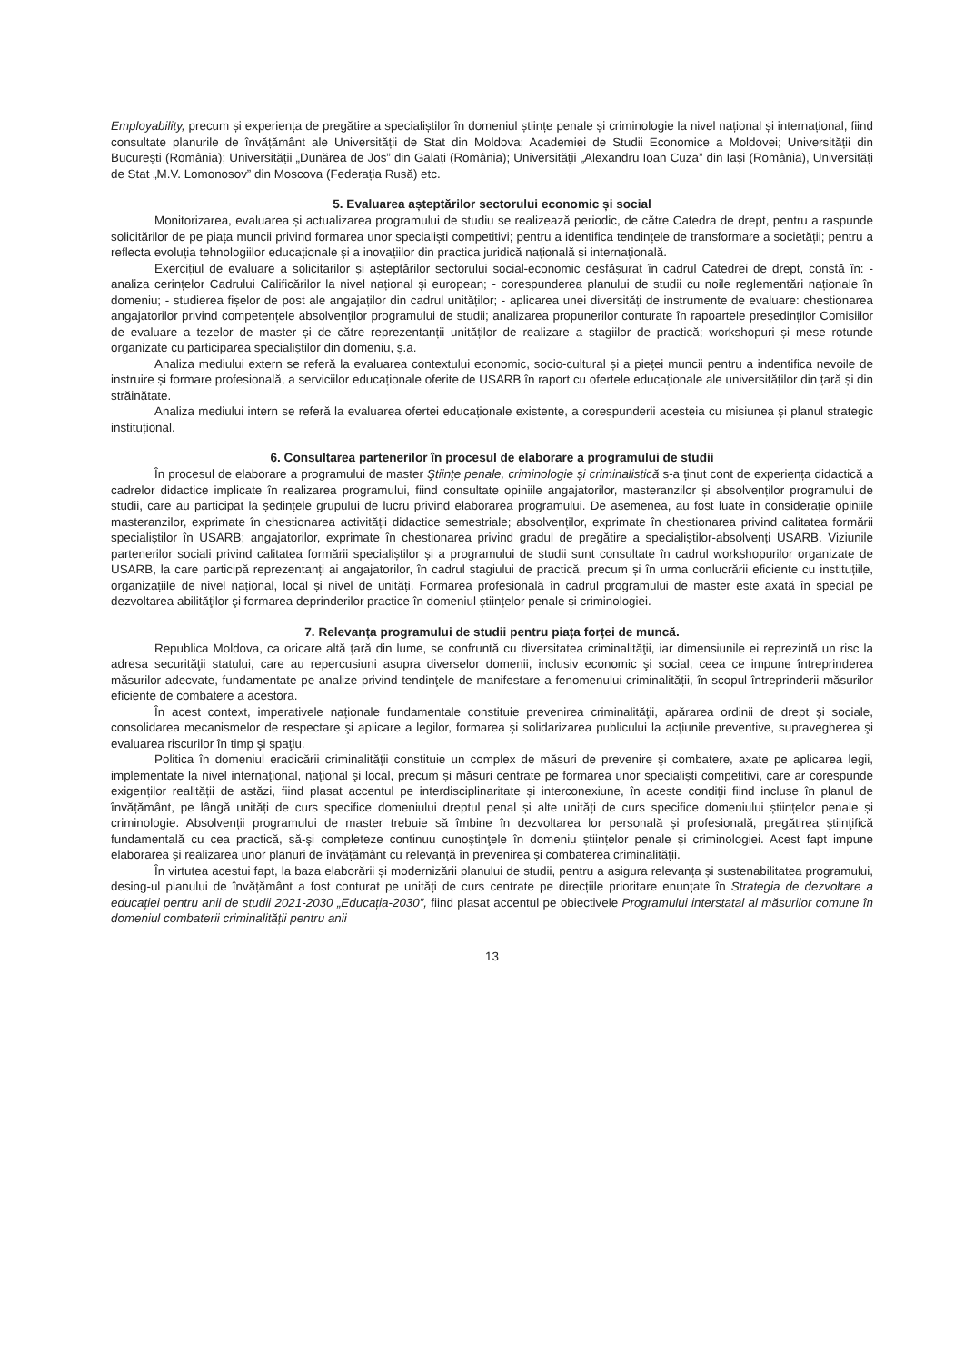Employability, precum și experiența de pregătire a specialiștilor în domeniul științe penale și criminologie la nivel național și internațional, fiind consultate planurile de învățământ ale Universității de Stat din Moldova; Academiei de Studii Economice a Moldovei; Universității din București (România); Universității „Dunărea de Jos” din Galați (România); Universității „Alexandru Ioan Cuza” din Iași (România), Universități de Stat „M.V. Lomonosov” din Moscova (Federația Rusă) etc.
5. Evaluarea așteptărilor sectorului economic și social
Monitorizarea, evaluarea și actualizarea programului de studiu se realizează periodic, de către Catedra de drept, pentru a raspunde solicitărilor de pe piața muncii privind formarea unor specialiști competitivi; pentru a identifica tendințele de transformare a societății; pentru a reflecta evoluția tehnologiilor educaționale și a inovațiilor din practica juridică națională și internațională.
Exercițiul de evaluare a solicitarilor și așteptărilor sectorului social-economic desfășurat în cadrul Catedrei de drept, constă în: - analiza cerințelor Cadrului Calificărilor la nivel național și european; - corespunderea planului de studii cu noile reglementări naționale în domeniu; - studierea fișelor de post ale angajaților din cadrul unităților; - aplicarea unei diversități de instrumente de evaluare: chestionarea angajatorilor privind competențele absolvenților programului de studii; analizarea propunerilor conturate în rapoartele președinților Comisiilor de evaluare a tezelor de master și de către reprezentanții unităților de realizare a stagiilor de practică; workshopuri și mese rotunde organizate cu participarea specialiștilor din domeniu, ș.a.
Analiza mediului extern se referă la evaluarea contextului economic, socio-cultural și a pieței muncii pentru a indentifica nevoile de instruire și formare profesională, a serviciilor educaționale oferite de USARB în raport cu ofertele educaționale ale universităților din țară și din străinătate.
Analiza mediului intern se referă la evaluarea ofertei educaționale existente, a corespunderii acesteia cu misiunea și planul strategic instituțional.
6. Consultarea partenerilor în procesul de elaborare a programului de studii
În procesul de elaborare a programului de master Ştiinţe penale, criminologie și criminalistică s-a ținut cont de experiența didactică a cadrelor didactice implicate în realizarea programului, fiind consultate opiniile angajatorilor, masteranzilor și absolvenților programului de studii, care au participat la ședințele grupului de lucru privind elaborarea programului. De asemenea, au fost luate în considerație opiniile masteranzilor, exprimate în chestionarea activității didactice semestriale; absolvenților, exprimate în chestionarea privind calitatea formării specialiștilor în USARB; angajatorilor, exprimate în chestionarea privind gradul de pregătire a specialiștilor-absolvenți USARB. Viziunile partenerilor sociali privind calitatea formării specialiștilor și a programului de studii sunt consultate în cadrul workshopurilor organizate de USARB, la care participă reprezentanți ai angajatorilor, în cadrul stagiului de practică, precum și în urma conlucrării eficiente cu instituțiile, organizațiile de nivel național, local și nivel de unități. Formarea profesională în cadrul programului de master este axată în special pe dezvoltarea abilităţilor şi formarea deprinderilor practice în domeniul științelor penale și criminologiei.
7. Relevanța programului de studii pentru piața forței de muncă.
Republica Moldova, ca oricare altă ţară din lume, se confruntă cu diversitatea criminalităţii, iar dimensiunile ei reprezintă un risc la adresa securităţii statului, care au repercusiuni asupra diverselor domenii, inclusiv economic şi social, ceea ce impune întreprinderea măsurilor adecvate, fundamentate pe analize privind tendinţele de manifestare a fenomenului criminalității, în scopul întreprinderii măsurilor eficiente de combatere a acestora.
În acest context, imperativele naționale fundamentale constituie prevenirea criminalităţii, apărarea ordinii de drept şi sociale, consolidarea mecanismelor de respectare şi aplicare a legilor, formarea şi solidarizarea publicului la acţiunile preventive, supravegherea şi evaluarea riscurilor în timp şi spaţiu.
Politica în domeniul eradicării criminalităţii constituie un complex de măsuri de prevenire şi combatere, axate pe aplicarea legii, implementate la nivel internaţional, naţional şi local, precum și măsuri centrate pe formarea unor specialiști competitivi, care ar corespunde exigenților realității de astăzi, fiind plasat accentul pe interdisciplinaritate și interconexiune, în aceste condiții fiind incluse în planul de învățământ, pe lângă unități de curs specifice domeniului dreptul penal și alte unități de curs specifice domeniului științelor penale și criminologie. Absolvenții programului de master trebuie să îmbine în dezvoltarea lor personală și profesională, pregătirea ştiinţifică fundamentală cu cea practică, să-şi completeze continuu cunoştinţele în domeniu științelor penale și criminologiei. Acest fapt impune elaborarea și realizarea unor planuri de învățământ cu relevanță în prevenirea și combaterea criminalității.
În virtutea acestui fapt, la baza elaborării și modernizării planului de studii, pentru a asigura relevanța și sustenabilitatea programului, desing-ul planului de învățământ a fost conturat pe unități de curs centrate pe direcțiile prioritare enunțate în Strategia de dezvoltare a educației pentru anii de studii 2021-2030 „Educația-2030”, fiind plasat accentul pe obiectivele Programului interstatal al măsurilor comune în domeniul combaterii criminalității pentru anii
13